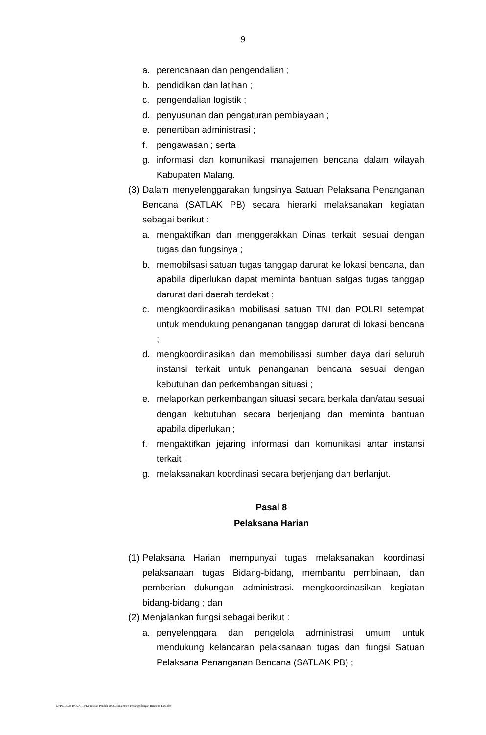9
a. perencanaan dan pengendalian ;
b. pendidikan dan latihan ;
c. pengendalian logistik ;
d. penyusunan dan pengaturan pembiayaan ;
e. penertiban administrasi ;
f. pengawasan ; serta
g. informasi dan komunikasi manajemen bencana dalam wilayah Kabupaten Malang.
(3) Dalam menyelenggarakan fungsinya Satuan Pelaksana Penanganan Bencana (SATLAK PB) secara hierarki melaksanakan kegiatan sebagai berikut :
a. mengaktifkan dan menggerakkan Dinas terkait sesuai dengan tugas dan fungsinya ;
b. memobilsasi satuan tugas tanggap darurat ke lokasi bencana, dan apabila diperlukan dapat meminta bantuan satgas tugas tanggap darurat dari daerah terdekat ;
c. mengkoordinasikan mobilisasi satuan TNI dan POLRI setempat untuk mendukung penanganan tanggap darurat di lokasi bencana ;
d. mengkoordinasikan dan memobilisasi sumber daya dari seluruh instansi terkait untuk penanganan bencana sesuai dengan kebutuhan dan perkembangan situasi ;
e. melaporkan perkembangan situasi secara berkala dan/atau sesuai dengan kebutuhan secara berjenjang dan meminta bantuan apabila diperlukan ;
f. mengaktifkan jejaring informasi dan komunikasi antar instansi terkait ;
g. melaksanakan koordinasi secara berjenjang dan berlanjut.
Pasal 8
Pelaksana Harian
(1) Pelaksana Harian mempunyai tugas melaksanakan koordinasi pelaksanaan tugas Bidang-bidang, membantu pembinaan, dan pemberian dukungan administrasi. mengkoordinasikan kegiatan bidang-bidang ; dan
(2) Menjalankan fungsi sebagai berikut :
a. penyelenggara dan pengelola administrasi umum untuk mendukung kelancaran pelaksanaan tugas dan fungsi Satuan Pelaksana Penanganan Bencana (SATLAK PB) ;
D:\PERBUB PAK ARIS\Keputusan Pendek 2006\Manajemen Penanggulangan Bencana Baru.doc